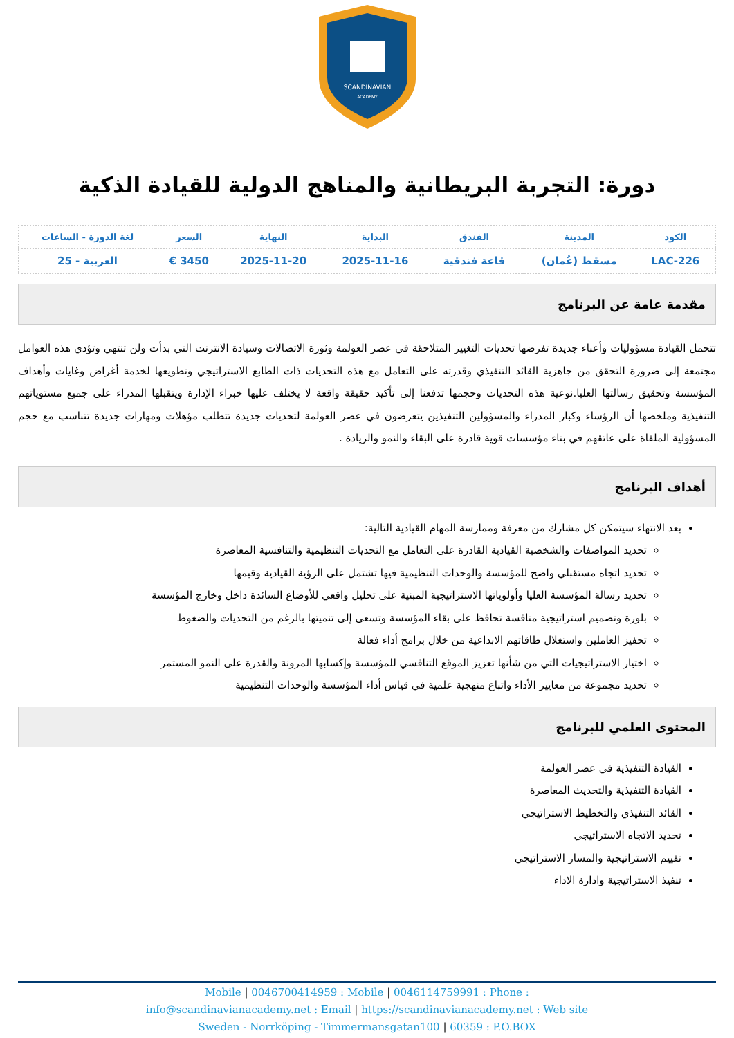SCANDINAVIAN
ACADEMY
دورة: التجربة البريطانية والمناهج الدولية للقيادة الذكية
| الكود | المدينة | الفندق | البداية | النهاية | السعر | لغة الدورة - الساعات |
| --- | --- | --- | --- | --- | --- | --- |
| LAC-226 | مسقط (عُمان) | قاعة فندقية | 2025-11-16 | 2025-11-20 | 3450 € | العربية - 25 |
مقدمة عامة عن البرنامج
تتحمل القيادة مسؤوليات وأعباء جديدة تفرضها تحديات التغيير المتلاحقة في عصر العولمة وثورة الاتصالات وسيادة الانترنت التي بدأت ولن تنتهي وتؤدي هذه العوامل مجتمعة إلى ضرورة التحقق من جاهزية القائد التنفيذي وقدرته على التعامل مع هذه التحديات ذات الطابع الاستراتيجي وتطويعها لخدمة أغراض وغايات وأهداف المؤسسة وتحقيق رسالتها العليا.نوعية هذه التحديات وحجمها تدفعنا إلى تأكيد حقيقة واقعة لا يختلف عليها خبراء الإدارة ويتقبلها المدراء على جميع مستوياتهم التنفيذية وملخصها أن الرؤساء وكبار المدراء والمسؤولين التنفيذين يتعرضون في عصر العولمة لتحديات جديدة تتطلب مؤهلات ومهارات جديدة تتناسب مع حجم المسؤولية الملقاة على عاتقهم في بناء مؤسسات قوية قادرة على البقاء والنمو والريادة .
أهداف البرنامج
بعد الانتهاء سيتمكن كل مشارك من معرفة وممارسة المهام القيادية التالية:
تحديد المواصفات والشخصية القيادية القادرة على التعامل مع التحديات التنظيمية والتنافسية المعاصرة
تحديد اتجاه مستقبلي واضح للمؤسسة والوحدات التنظيمية فيها تشتمل على الرؤية القيادية وقيمها
تحديد رسالة المؤسسة العليا وأولوياتها الاستراتيجية المبنية على تحليل واقعي للأوضاع السائدة داخل وخارج المؤسسة
بلورة وتصميم استراتيجية منافسة تحافظ على بقاء المؤسسة وتسعى إلى تنميتها بالرغم من التحديات والضغوط
تحفيز العاملين واستغلال طاقاتهم الابداعية من خلال برامج أداء فعالة
اختيار الاستراتيجيات التي من شأنها تعزيز الموقع التنافسي للمؤسسة وإكسابها المرونة والقدرة على النمو المستمر
تحديد مجموعة من معايير الأداء واتباع منهجية علمية في قياس أداء المؤسسة والوحدات التنظيمية
المحتوى العلمي للبرنامج
القيادة التنفيذية في عصر العولمة
القيادة التنفيذية والتحديث المعاصرة
القائد التنفيذي والتخطيط الاستراتيجي
تحديد الاتجاه الاستراتيجي
تقييم الاستراتيجية والمسار الاستراتيجي
تنفيذ الاستراتيجية وادارة الاداء
Mobile | 0046700414959 : Mobile | 0046114759991 : Phone :
info@scandinavianacademy.net : Email | https://scandinavianacademy.net : Web site
Sweden - Norrköping - Timmermansgatan100 | 60359 : P.O.BOX